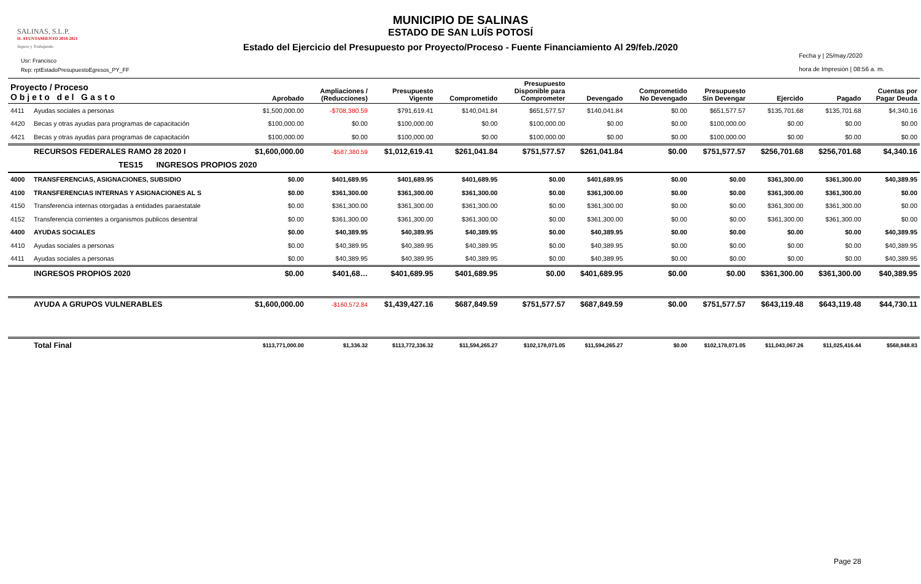SALINAS, S.L.P.
H. AYUNTAMIENTO 2018-2021
Seguro y Trabajando
Usr: Francisco
Rep: rptEstadoPresupuestoEgresos_PY_FF
MUNICIPIO DE SALINAS
ESTADO DE SAN LUÍS POTOSÍ
Estado del Ejercicio del Presupuesto por Proyecto/Proceso - Fuente Financiamiento Al 29/feb./2020
Fecha y | 25/may./2020
hora de Impresión | 08:56 a. m.
| Proyecto / Proceso O b j e t o d e l G a s t o | | Aprobado | Ampliaciones / (Reducciones) | Presupuesto Vigente | Comprometido | Presupuesto Disponible para Comprometer | Devengado | Comprometido No Devengado | Presupuesto Sin Devengar | Ejercido | Pagado | Cuentas por Pagar Deuda |
| --- | --- | --- | --- | --- | --- | --- | --- | --- | --- | --- | --- | --- |
| 4411 | Ayudas sociales a personas | $1,500,000.00 | -$708,380.59 | $791,619.41 | $140,041.84 | $651,577.57 | $140,041.84 | $0.00 | $651,577.57 | $135,701.68 | $135,701.68 | $4,340.16 |
| 4420 | Becas y otras ayudas para programas de capacitación | $100,000.00 | $0.00 | $100,000.00 | $0.00 | $100,000.00 | $0.00 | $0.00 | $100,000.00 | $0.00 | $0.00 | $0.00 |
| 4421 | Becas y otras ayudas para programas de capacitación | $100,000.00 | $0.00 | $100,000.00 | $0.00 | $100,000.00 | $0.00 | $0.00 | $100,000.00 | $0.00 | $0.00 | $0.00 |
| | RECURSOS FEDERALES RAMO 28 2020 I | $1,600,000.00 | -$587,380.59 | $1,012,619.41 | $261,041.84 | $751,577.57 | $261,041.84 | $0.00 | $751,577.57 | $256,701.68 | $256,701.68 | $4,340.16 |
| TES15 INGRESOS PROPIOS 2020 | | | | | | | | | | | | |
| 4000 | TRANSFERENCIAS, ASIGNACIONES, SUBSIDIO | $0.00 | $401,689.95 | $401,689.95 | $401,689.95 | $0.00 | $401,689.95 | $0.00 | $0.00 | $361,300.00 | $361,300.00 | $40,389.95 |
| 4100 | TRANSFERENCIAS INTERNAS Y ASIGNACIONES AL S | $0.00 | $361,300.00 | $361,300.00 | $361,300.00 | $0.00 | $361,300.00 | $0.00 | $0.00 | $361,300.00 | $361,300.00 | $0.00 |
| 4150 | Transferencia internas otorgadas a entidades paraestatale | $0.00 | $361,300.00 | $361,300.00 | $361,300.00 | $0.00 | $361,300.00 | $0.00 | $0.00 | $361,300.00 | $361,300.00 | $0.00 |
| 4152 | Transferencia corrientes a organismos publicos desentral | $0.00 | $361,300.00 | $361,300.00 | $361,300.00 | $0.00 | $361,300.00 | $0.00 | $0.00 | $361,300.00 | $361,300.00 | $0.00 |
| 4400 | AYUDAS SOCIALES | $0.00 | $40,389.95 | $40,389.95 | $40,389.95 | $0.00 | $40,389.95 | $0.00 | $0.00 | $0.00 | $0.00 | $40,389.95 |
| 4410 | Ayudas sociales a personas | $0.00 | $40,389.95 | $40,389.95 | $40,389.95 | $0.00 | $40,389.95 | $0.00 | $0.00 | $0.00 | $0.00 | $40,389.95 |
| 4411 | Ayudas sociales a personas | $0.00 | $40,389.95 | $40,389.95 | $40,389.95 | $0.00 | $40,389.95 | $0.00 | $0.00 | $0.00 | $0.00 | $40,389.95 |
| | INGRESOS PROPIOS 2020 | $0.00 | $401,68… | $401,689.95 | $401,689.95 | $0.00 | $401,689.95 | $0.00 | $0.00 | $361,300.00 | $361,300.00 | $40,389.95 |
| | AYUDA A GRUPOS VULNERABLES | $1,600,000.00 | -$160,572.84 | $1,439,427.16 | $687,849.59 | $751,577.57 | $687,849.59 | $0.00 | $751,577.57 | $643,119.48 | $643,119.48 | $44,730.11 |
| | Total Final | $113,771,000.00 | $1,336.32 | $113,772,336.32 | $11,594,265.27 | $102,178,071.05 | $11,594,265.27 | $0.00 | $102,178,071.05 | $11,043,067.26 | $11,025,416.44 | $568,848.83 |
Page 28